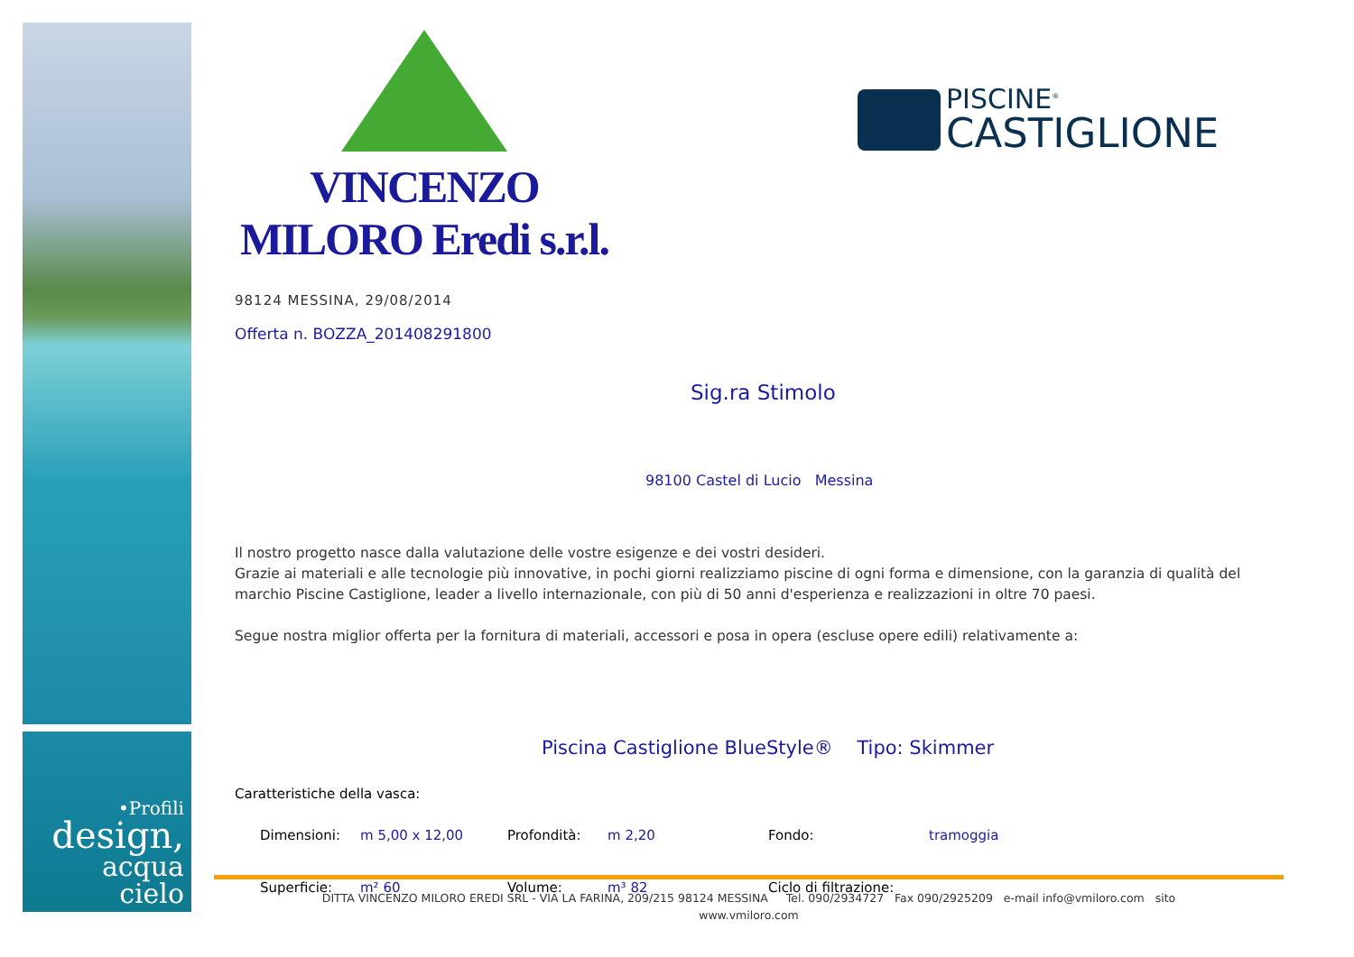•Profili
design,
acqua
cielo
VINCENZO MILORO Eredi s.r.l.
PISCINE<sup>®</sup>
CASTIGLIONE
98124 MESSINA, 29/08/2014
Offerta n. BOZZA_201408291800
Sig.ra Stimolo
98100 Castel di Lucio Messina
Il nostro progetto nasce dalla valutazione delle vostre esigenze e dei vostri desideri.
Grazie ai materiali e alle tecnologie più innovative, in pochi giorni realizziamo piscine di ogni forma e dimensione, con la garanzia di qualità del marchio Piscine Castiglione, leader a livello internazionale, con più di 50 anni d'esperienza e realizzazioni in oltre 70 paesi.
Segue nostra miglior offerta per la fornitura di materiali, accessori e posa in opera (escluse opere edili) relativamente a:
Piscina Castiglione BlueStyle® Tipo: Skimmer
Caratteristiche della vasca:
| Dimensioni: | m 5,00 x 12,00 | Profondità: | m 2,20 | Fondo: | tramoggia |
| Superficie: | m² 60 | Volume: | m³ 82 | Ciclo di filtrazione: | |
DITTA VINCENZO MILORO EREDI SRL - VIA LA FARINA, 209/215 98124 MESSINA Tel. 090/2934727 Fax 090/2925209 e-mail info@vmiloro.com sito
www.vmiloro.com